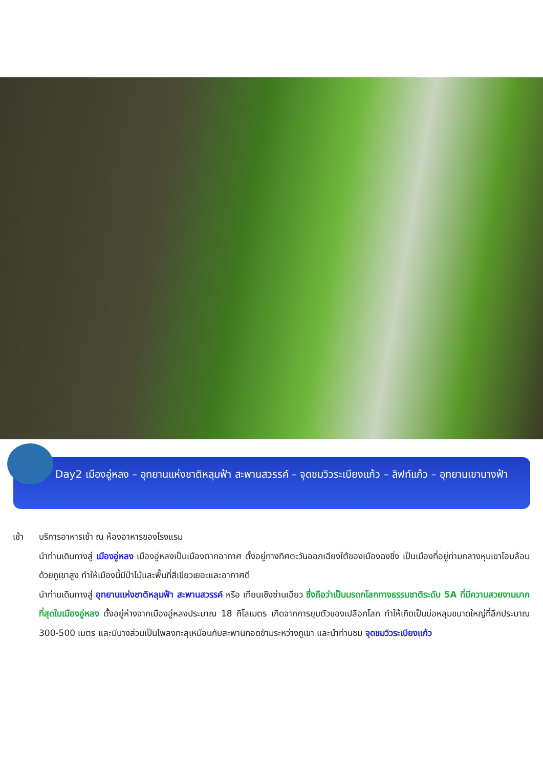Day2 เมืองอู่หลง – อุทยานแห่งชาติหลุมฟ้า สะพานสวรรค์ – จุดชมวิวระเบียงแก้ว – ลิฟท์แก้ว – อุทยานเขานางฟ้า
เช้า บริการอาหารเช้า ณ ห้องอาหารของโรงแรม
นำท่านเดินทางสู่ เมืองอู่หลง เมืองอู่หลงเป็นเมืองตากอากาศ ตั้งอยู่ทางทิศตะวันออกเฉียงใต้ของเมืองฉงชิ่ง เป็นเมืองที่อยู่ท่ามกลางหุบเขาโอบล้อมด้วยภูเขาสูง ทำให้เมืองนี้มีป่าไม้และพื้นที่สีเขียวเยอะและอากาศดี
นำท่านเดินทางสู่ อุทยานแห่งชาติหลุมฟ้า สะพานสวรรค์ หรือ เทียนเชิงซ่านเฉียว ซึ่งถือว่าเป็นมรดกโลกทางธรรมชาติระดับ 5A ที่มีความสวยงามมากที่สุดในเมืองอู่หลง ตั้งอยู่ห่างจากเมืองอู่หลงประมาณ 18 กิโลเมตร เกิดจากการยุบตัวของเปลือกโลก ทำให้เกิดเป็นบ่อหลุมขนาดใหญ่ที่ลึกประมาณ 300-500 เมตร และมีบางส่วนเป็นโพลงทะลุเหมือนกับสะพานทอดข้ามระหว่างภูเขา และนำท่านชม จุดชมวิวระเบียงแก้ว